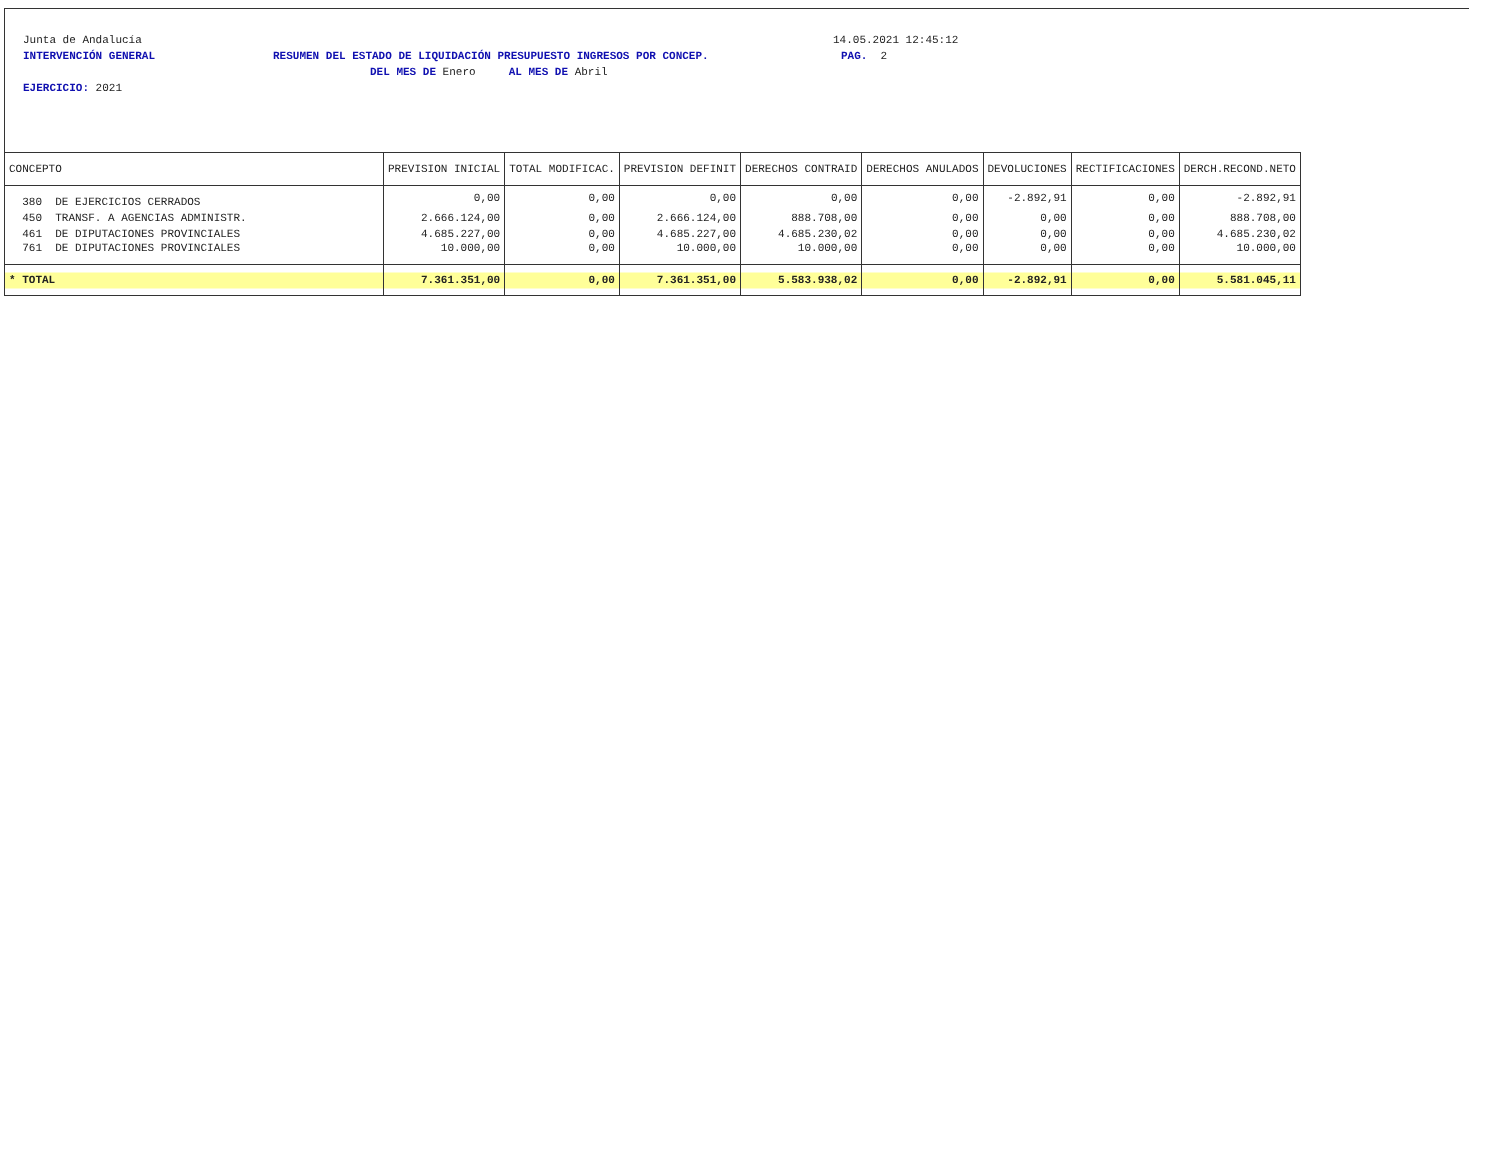Junta de Andalucía 14.05.2021 12:45:12
INTERVENCIÓN GENERAL RESUMEN DEL ESTADO DE LIQUIDACIÓN PRESUPUESTO INGRESOS POR CONCEP. PAG. 2
DEL MES DE Enero AL MES DE Abril
EJERCICIO: 2021
| CONCEPTO | PREVISION INICIAL | TOTAL MODIFICAC. | PREVISION DEFINIT | DERECHOS CONTRAID | DERECHOS ANULADOS | DEVOLUCIONES | RECTIFICACIONES | DERCH.RECOND.NETO |
| --- | --- | --- | --- | --- | --- | --- | --- | --- |
| 380 DE EJERCICIOS CERRADOS | 0,00 | 0,00 | 0,00 | 0,00 | 0,00 | -2.892,91 | 0,00 | -2.892,91 |
| 450 TRANSF. A AGENCIAS ADMINISTR. | 2.666.124,00 | 0,00 | 2.666.124,00 | 888.708,00 | 0,00 | 0,00 | 0,00 | 888.708,00 |
| 461 DE DIPUTACIONES PROVINCIALES | 4.685.227,00 | 0,00 | 4.685.227,00 | 4.685.230,02 | 0,00 | 0,00 | 0,00 | 4.685.230,02 |
| 761 DE DIPUTACIONES PROVINCIALES | 10.000,00 | 0,00 | 10.000,00 | 10.000,00 | 0,00 | 0,00 | 0,00 | 10.000,00 |
| * TOTAL | 7.361.351,00 | 0,00 | 7.361.351,00 | 5.583.938,02 | 0,00 | -2.892,91 | 0,00 | 5.581.045,11 |